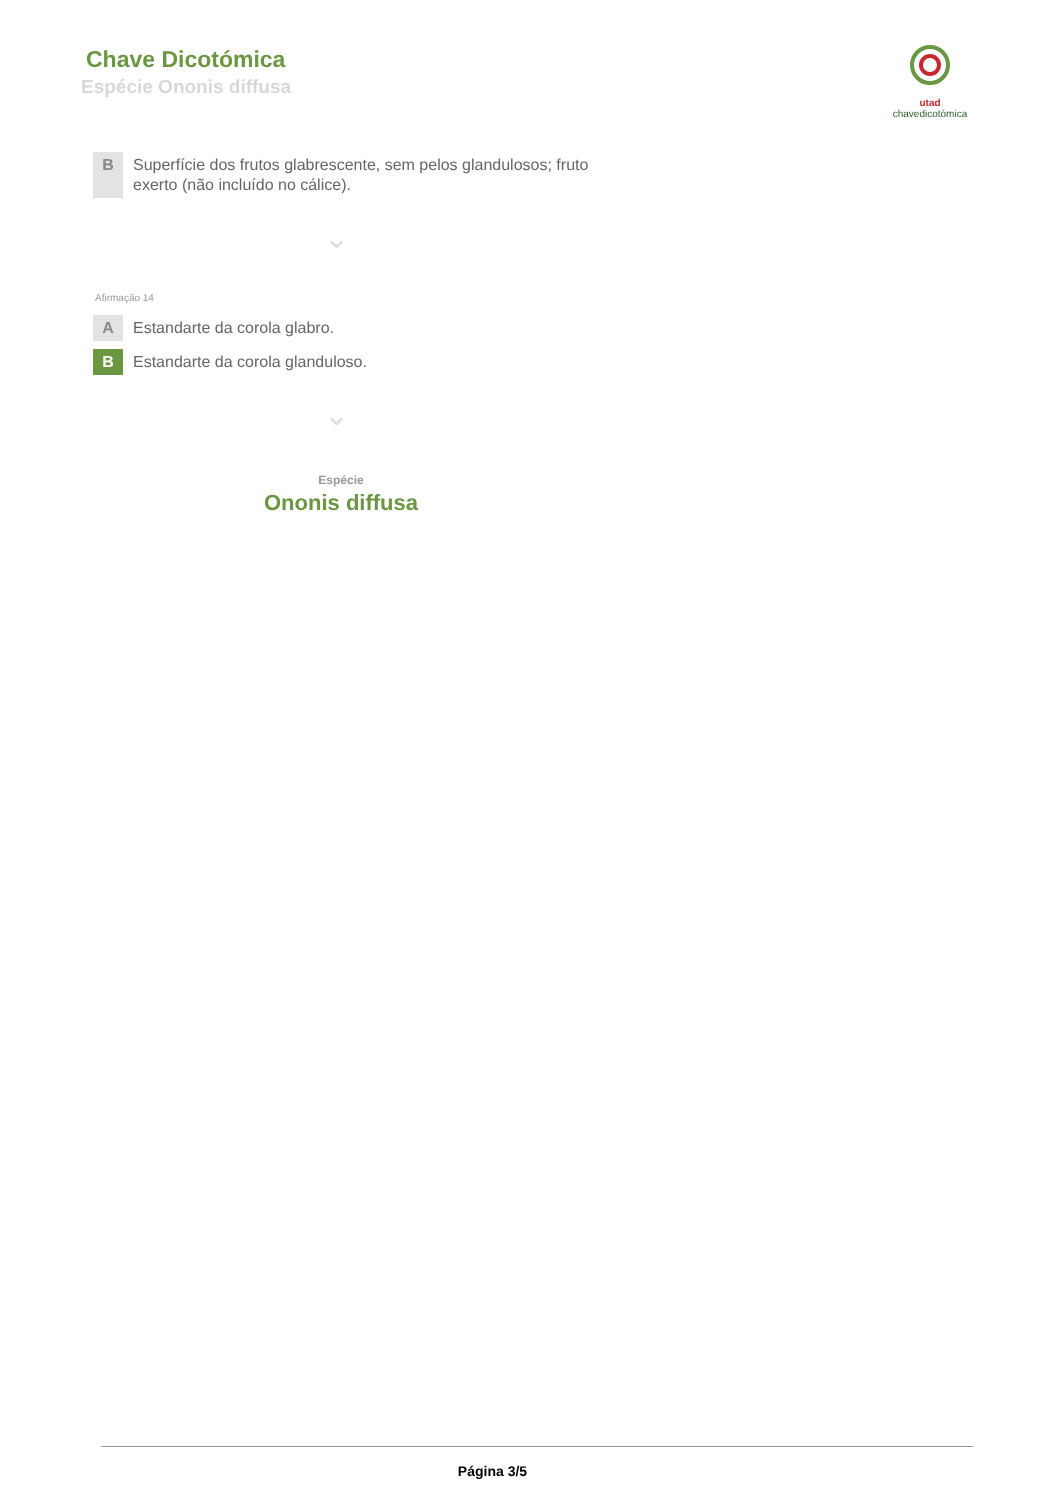Chave Dicotómica
Espécie Ononis diffusa
utad
chavedicotómica
B
Superfície dos frutos glabrescente, sem pelos glandulosos; fruto exerto (não incluído no cálice).
⌄
Afirmação 14
A
Estandarte da corola glabro.
B
Estandarte da corola glanduloso.
⌄
Espécie
Ononis diffusa
Página 3/5